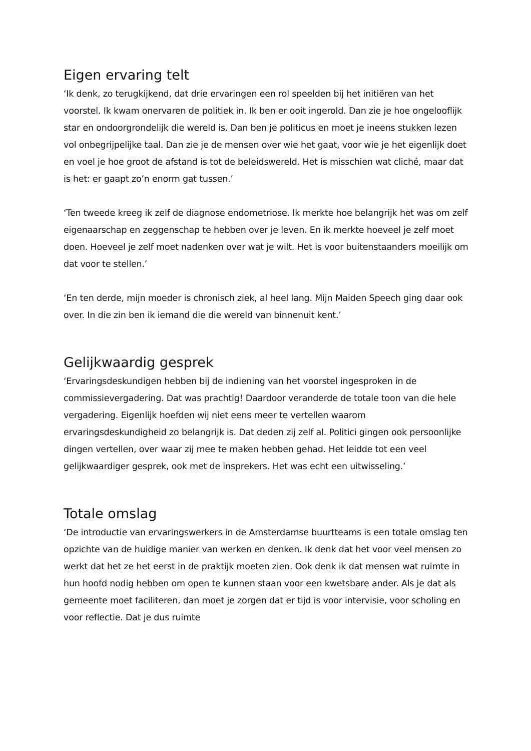Eigen ervaring telt
‘Ik denk, zo terugkijkend, dat drie ervaringen een rol speelden bij het initiëren van het voorstel. Ik kwam onervaren de politiek in. Ik ben er ooit ingerold. Dan zie je hoe ongelooflijk star en ondoorgrondelijk die wereld is. Dan ben je politicus en moet je ineens stukken lezen vol onbegrijpelijke taal. Dan zie je de mensen over wie het gaat, voor wie je het eigenlijk doet en voel je hoe groot de afstand is tot de beleidswereld. Het is misschien wat cliché, maar dat is het: er gaapt zo’n enorm gat tussen.’
‘Ten tweede kreeg ik zelf de diagnose endometriose. Ik merkte hoe belangrijk het was om zelf eigenaarschap en zeggenschap te hebben over je leven. En ik merkte hoeveel je zelf moet doen. Hoeveel je zelf moet nadenken over wat je wilt. Het is voor buitenstaanders moeilijk om dat voor te stellen.’
‘En ten derde, mijn moeder is chronisch ziek, al heel lang. Mijn Maiden Speech ging daar ook over. In die zin ben ik iemand die die wereld van binnenuit kent.’
Gelijkwaardig gesprek
‘Ervaringsdeskundigen hebben bij de indiening van het voorstel ingesproken in de commissievergadering. Dat was prachtig! Daardoor veranderde de totale toon van die hele vergadering. Eigenlijk hoefden wij niet eens meer te vertellen waarom ervaringsdeskundigheid zo belangrijk is. Dat deden zij zelf al. Politici gingen ook persoonlijke dingen vertellen, over waar zij mee te maken hebben gehad. Het leidde tot een veel gelijkwaardiger gesprek, ook met de insprekers. Het was echt een uitwisseling.’
Totale omslag
‘De introductie van ervaringswerkers in de Amsterdamse buurtteams is een totale omslag ten opzichte van de huidige manier van werken en denken. Ik denk dat het voor veel mensen zo werkt dat het ze het eerst in de praktijk moeten zien. Ook denk ik dat mensen wat ruimte in hun hoofd nodig hebben om open te kunnen staan voor een kwetsbare ander. Als je dat als gemeente moet faciliteren, dan moet je zorgen dat er tijd is voor intervisie, voor scholing en voor reflectie. Dat je dus ruimte